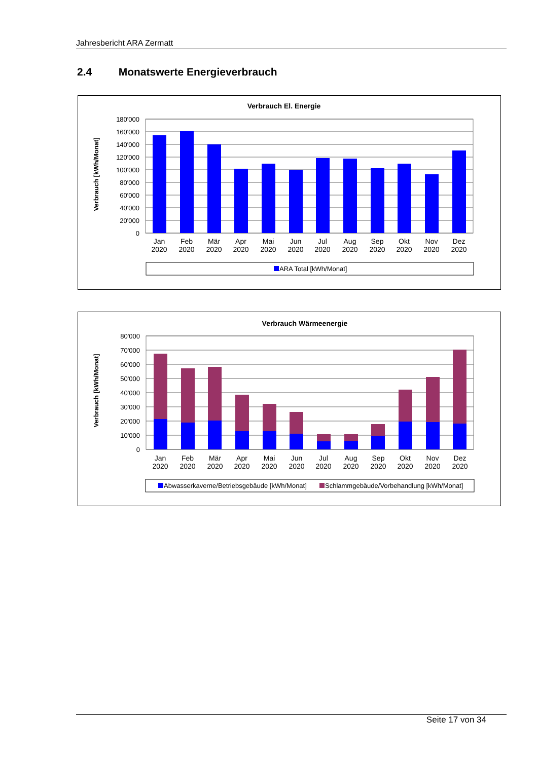Jahresbericht ARA Zermatt
2.4 Monatswerte Energieverbrauch
Verbrauch El. Energie
Verbrauch [kWh/Monat]
180'000
160'000
140'000
120'000
100'000
80'000
60'000
40'000
20'000
0
Jan
2020
Feb
2020
Mär
2020
Apr
2020
Mai
2020
Jun
2020
Jul
2020
Aug
2020
Sep
2020
Okt
2020
Nov
2020
Dez
2020
ARA Total [kWh/Monat]
Verbrauch Wärmeenergie
Verbrauch [kWh/Monat]
80'000
70'000
60'000
50'000
40'000
30'000
20'000
10'000
0
Jan
2020
Feb
2020
Mär
2020
Apr
2020
Mai
2020
Jun
2020
Jul
2020
Aug
2020
Sep
2020
Okt
2020
Nov
2020
Dez
2020
Abwasserkaverne/Betriebsgebäude [kWh/Monat]
Schlammgebäude/Vorbehandlung [kWh/Monat]
Seite 17 von 34